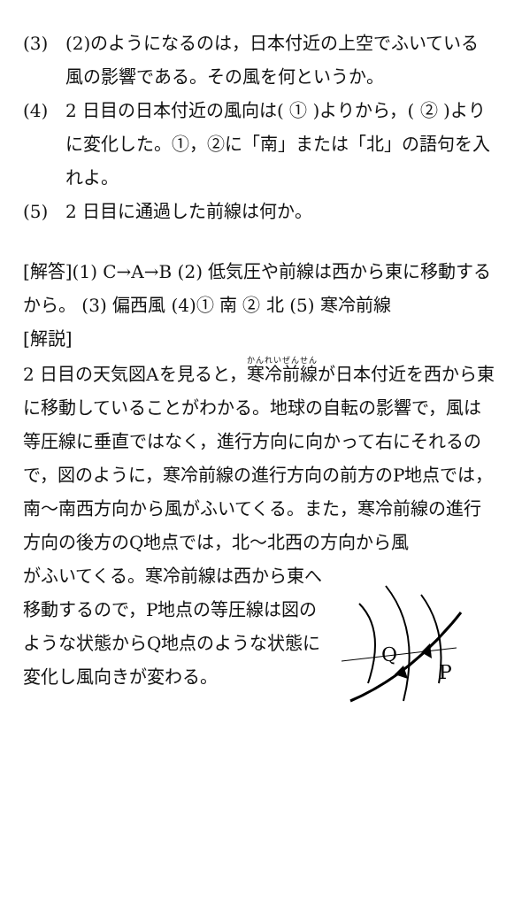(3) (2)のようになるのは，日本付近の上空でふいている風の影響である。その風を何というか。
(4) 2 日目の日本付近の風向は( ① )よりから，( ② )よりに変化した。①，②に「南」または「北」の語句を入れよ。
(5) 2 日目に通過した前線は何か。
[解答](1) C→A→B (2) 低気圧や前線は西から東に移動するから。 (3) 偏西風 (4)① 南 ② 北 (5) 寒冷前線
[解説]
2 日目の天気図Aを見ると，寒冷前線が日本付近を西から東に移動していることがわかる。地球の自転の影響で，風は等圧線に垂直ではなく，進行方向に向かって右にそれるので，図のように，寒冷前線の進行方向の前方のP地点では，南～南西方向から風がふいてくる。また，寒冷前線の進行方向の後方のQ地点では，北～北西の方向から風
がふいてくる。寒冷前線は西から東へ移動するので，P地点の等圧線は図のような状態からQ地点のような状態に変化し風向きが変わる。
Q
P